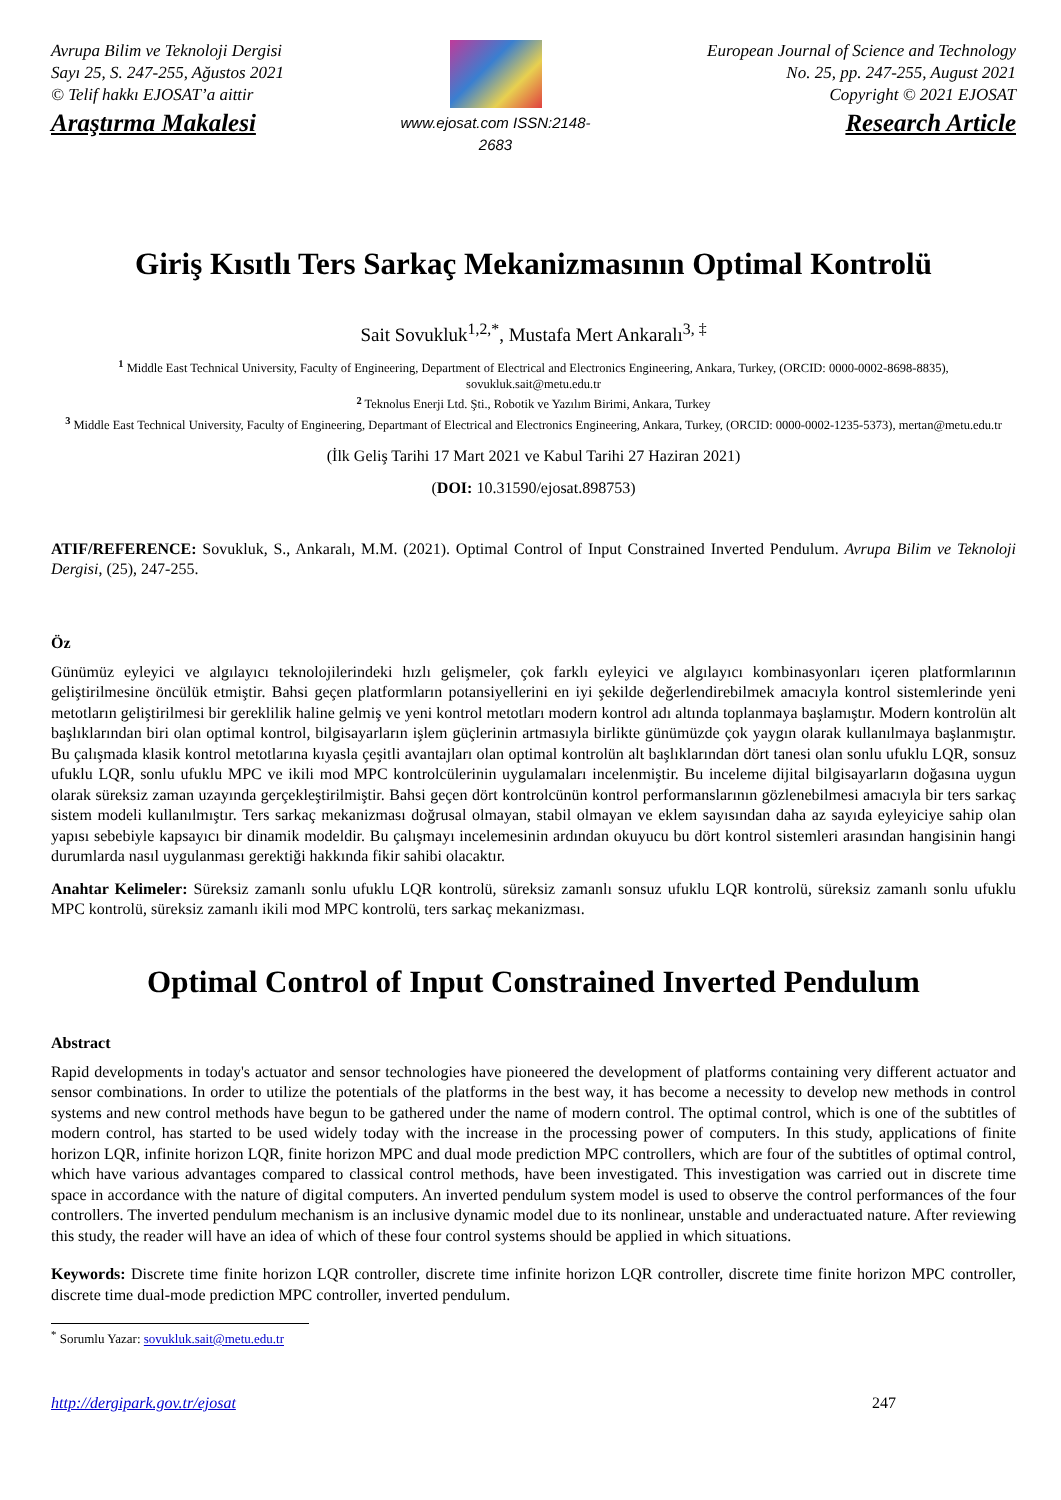Avrupa Bilim ve Teknoloji Dergisi
Sayı 25, S. 247-255, Ağustos 2021
© Telif hakkı EJOSAT’a aittir
Araştırma Makalesi
www.ejosat.com ISSN:2148-2683
European Journal of Science and Technology
No. 25, pp. 247-255, August 2021
Copyright © 2021 EJOSAT
Research Article
Giriş Kısıtlı Ters Sarkaç Mekanizmasının Optimal Kontrolü
Sait Sovukluk<sup>1,2,*</sup>, Mustafa Mert Ankaralı<sup>3, ‡</sup>
<sup>1</sup> Middle East Technical University, Faculty of Engineering, Department of Electrical and Electronics Engineering, Ankara, Turkey, (ORCID: 0000-0002-8698-8835), sovukluk.sait@metu.edu.tr
<sup>2</sup> Teknolus Enerji Ltd. Şti., Robotik ve Yazılım Birimi, Ankara, Turkey
<sup>3</sup> Middle East Technical University, Faculty of Engineering, Departmant of Electrical and Electronics Engineering, Ankara, Turkey, (ORCID: 0000-0002-1235-5373), mertan@metu.edu.tr
(İlk Geliş Tarihi 17 Mart 2021 ve Kabul Tarihi 27 Haziran 2021)
(DOI: 10.31590/ejosat.898753)
ATIF/REFERENCE: Sovukluk, S., Ankaralı, M.M. (2021). Optimal Control of Input Constrained Inverted Pendulum. Avrupa Bilim ve Teknoloji Dergisi, (25), 247-255.
Öz
Günümüz eyleyici ve algılayıcı teknolojilerindeki hızlı gelişmeler, çok farklı eyleyici ve algılayıcı kombinasyonları içeren platformlarının geliştirilmesine öncülük etmiştir. Bahsi geçen platformların potansiyellerini en iyi şekilde değerlendirebilmek amacıyla kontrol sistemlerinde yeni metotların geliştirilmesi bir gereklilik haline gelmiş ve yeni kontrol metotları modern kontrol adı altında toplanmaya başlamıştır. Modern kontrolün alt başlıklarından biri olan optimal kontrol, bilgisayarların işlem güçlerinin artmasıyla birlikte günümüzde çok yaygın olarak kullanılmaya başlanmıştır. Bu çalışmada klasik kontrol metotlarına kıyasla çeşitli avantajları olan optimal kontrolün alt başlıklarından dört tanesi olan sonlu ufuklu LQR, sonsuz ufuklu LQR, sonlu ufuklu MPC ve ikili mod MPC kontrolcülerinin uygulamaları incelenmiştir. Bu inceleme dijital bilgisayarların doğasına uygun olarak süreksiz zaman uzayında gerçekleştirilmiştir. Bahsi geçen dört kontrolcünün kontrol performanslarının gözlenebilmesi amacıyla bir ters sarkaç sistem modeli kullanılmıştır. Ters sarkaç mekanizması doğrusal olmayan, stabil olmayan ve eklem sayısından daha az sayıda eyleyiciye sahip olan yapısı sebebiyle kapsayıcı bir dinamik modeldir. Bu çalışmayı incelemesinin ardından okuyucu bu dört kontrol sistemleri arasından hangisinin hangi durumlarda nasıl uygulanması gerektiği hakkında fikir sahibi olacaktır.
Anahtar Kelimeler: Süreksiz zamanlı sonlu ufuklu LQR kontrolü, süreksiz zamanlı sonsuz ufuklu LQR kontrolü, süreksiz zamanlı sonlu ufuklu MPC kontrolü, süreksiz zamanlı ikili mod MPC kontrolü, ters sarkaç mekanizması.
Optimal Control of Input Constrained Inverted Pendulum
Abstract
Rapid developments in today's actuator and sensor technologies have pioneered the development of platforms containing very different actuator and sensor combinations. In order to utilize the potentials of the platforms in the best way, it has become a necessity to develop new methods in control systems and new control methods have begun to be gathered under the name of modern control. The optimal control, which is one of the subtitles of modern control, has started to be used widely today with the increase in the processing power of computers. In this study, applications of finite horizon LQR, infinite horizon LQR, finite horizon MPC and dual mode prediction MPC controllers, which are four of the subtitles of optimal control, which have various advantages compared to classical control methods, have been investigated. This investigation was carried out in discrete time space in accordance with the nature of digital computers. An inverted pendulum system model is used to observe the control performances of the four controllers. The inverted pendulum mechanism is an inclusive dynamic model due to its nonlinear, unstable and underactuated nature. After reviewing this study, the reader will have an idea of which of these four control systems should be applied in which situations.
Keywords: Discrete time finite horizon LQR controller, discrete time infinite horizon LQR controller, discrete time finite horizon MPC controller, discrete time dual-mode prediction MPC controller, inverted pendulum.
<sup>*</sup> Sorumlu Yazar: sovukluk.sait@metu.edu.tr
http://dergipark.gov.tr/ejosat 247